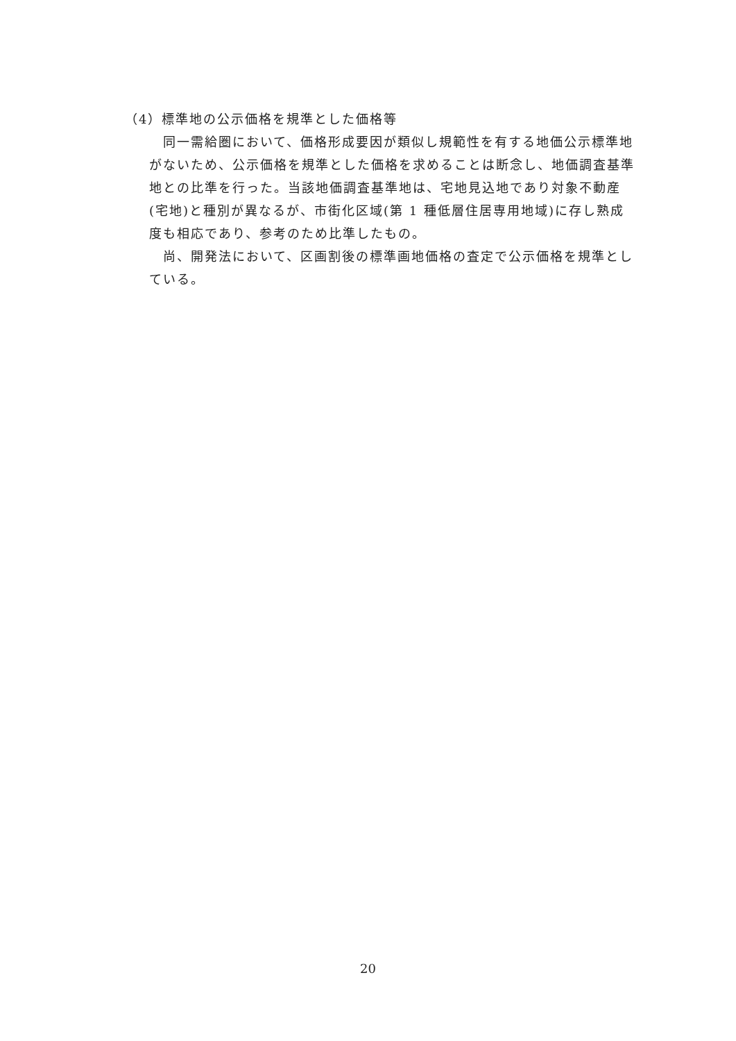（4）標準地の公示価格を規準とした価格等
同一需給圏において、価格形成要因が類似し規範性を有する地価公示標準地がないため、公示価格を規準とした価格を求めることは断念し、地価調査基準地との比準を行った。当該地価調査基準地は、宅地見込地であり対象不動産(宅地)と種別が異なるが、市街化区域(第 1 種低層住居専用地域)に存し熟成度も相応であり、参考のため比準したもの。
尚、開発法において、区画割後の標準画地価格の査定で公示価格を規準としている。
20